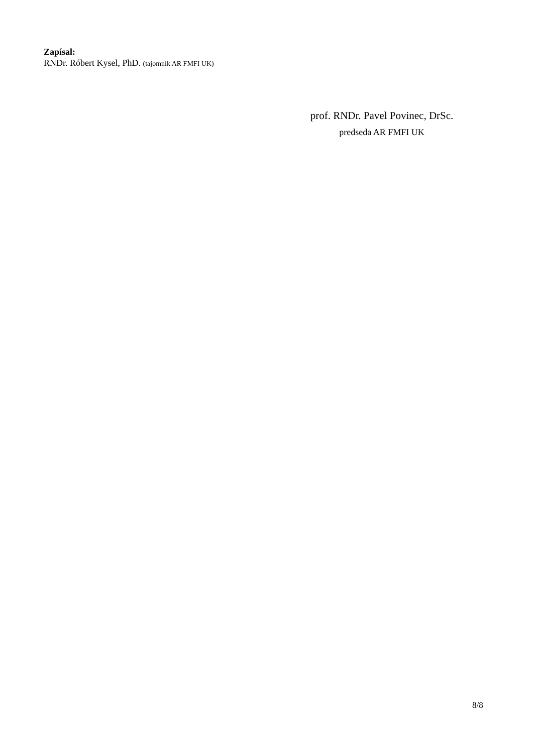Zapísal:
RNDr. Róbert Kysel, PhD. (tajomník AR FMFI UK)
prof. RNDr. Pavel Povinec, DrSc.
predseda AR FMFI UK
8/8